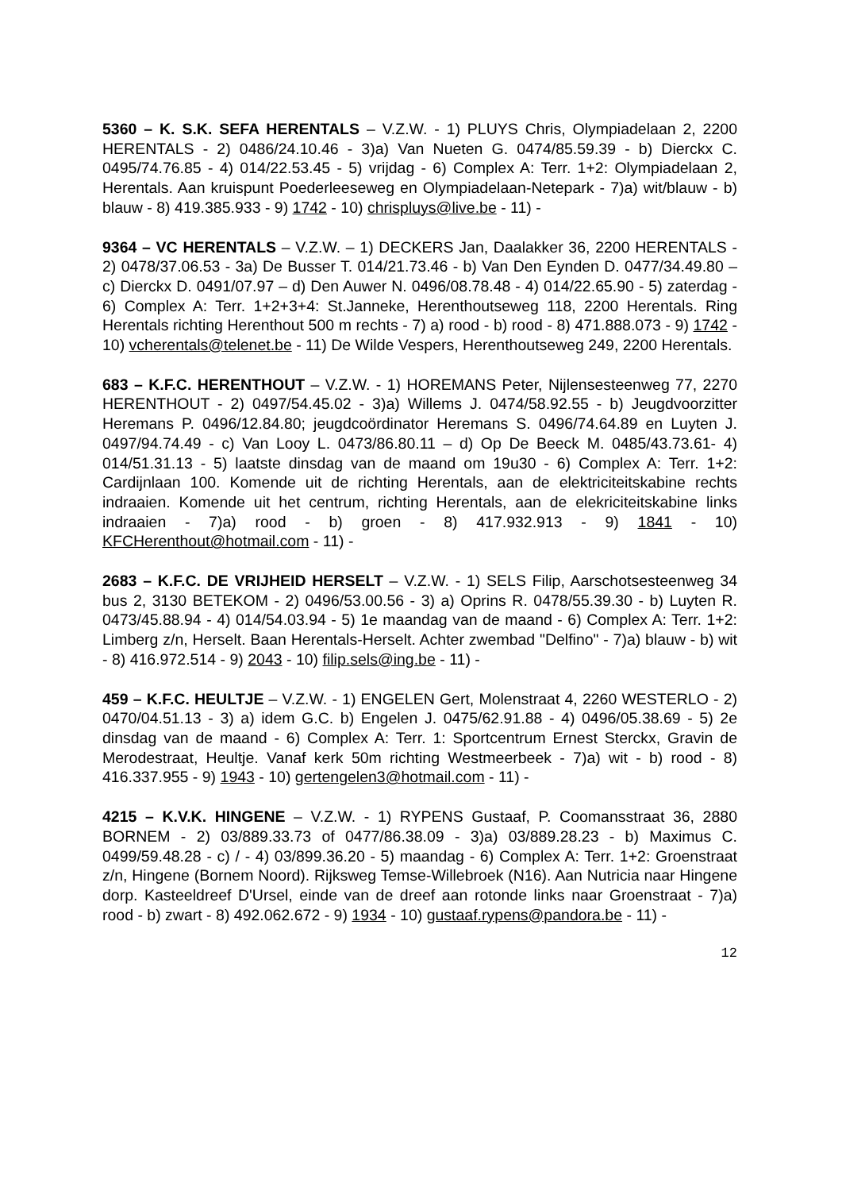5360 – K. S.K. SEFA HERENTALS – V.Z.W. - 1) PLUYS Chris, Olympiadelaan 2, 2200 HERENTALS - 2) 0486/24.10.46 - 3)a) Van Nueten G. 0474/85.59.39 - b) Dierckx C. 0495/74.76.85 - 4) 014/22.53.45 - 5) vrijdag - 6) Complex A: Terr. 1+2: Olympiadelaan 2, Herentals. Aan kruispunt Poederleeseweg en Olympiadelaan-Netepark - 7)a) wit/blauw - b) blauw - 8) 419.385.933 - 9) 1742 - 10) chrispluys@live.be - 11) -
9364 – VC HERENTALS – V.Z.W. – 1) DECKERS Jan, Daalakker 36, 2200 HERENTALS - 2) 0478/37.06.53 - 3a) De Busser T. 014/21.73.46 - b) Van Den Eynden D. 0477/34.49.80 – c) Dierckx D. 0491/07.97 – d) Den Auwer N. 0496/08.78.48 - 4) 014/22.65.90 - 5) zaterdag - 6) Complex A: Terr. 1+2+3+4: St.Janneke, Herenthoutseweg 118, 2200 Herentals. Ring Herentals richting Herenthout 500 m rechts - 7) a) rood - b) rood - 8) 471.888.073 - 9) 1742 - 10) vcherentals@telenet.be - 11) De Wilde Vespers, Herenthoutseweg 249, 2200 Herentals.
683 – K.F.C. HERENTHOUT – V.Z.W. - 1) HOREMANS Peter, Nijlensesteenweg 77, 2270 HERENTHOUT - 2) 0497/54.45.02 - 3)a) Willems J. 0474/58.92.55 - b) Jeugdvoorzitter Heremans P. 0496/12.84.80; jeugdcoördinator Heremans S. 0496/74.64.89 en Luyten J. 0497/94.74.49 - c) Van Looy L. 0473/86.80.11 – d) Op De Beeck M. 0485/43.73.61- 4) 014/51.31.13 - 5) laatste dinsdag van de maand om 19u30 - 6) Complex A: Terr. 1+2: Cardijnlaan 100. Komende uit de richting Herentals, aan de elektriciteitskabine rechts indraaien. Komende uit het centrum, richting Herentals, aan de elekriciteitskabine links indraaien - 7)a) rood - b) groen - 8) 417.932.913 - 9) 1841 - 10) KFCHerenthout@hotmail.com - 11) -
2683 – K.F.C. DE VRIJHEID HERSELT – V.Z.W. - 1) SELS Filip, Aarschotsesteenweg 34 bus 2, 3130 BETEKOM - 2) 0496/53.00.56 - 3) a) Oprins R. 0478/55.39.30 - b) Luyten R. 0473/45.88.94 - 4) 014/54.03.94 - 5) 1e maandag van de maand - 6) Complex A: Terr. 1+2: Limberg z/n, Herselt. Baan Herentals-Herselt. Achter zwembad "Delfino" - 7)a) blauw - b) wit - 8) 416.972.514 - 9) 2043 - 10) filip.sels@ing.be - 11) -
459 – K.F.C. HEULTJE – V.Z.W. - 1) ENGELEN Gert, Molenstraat 4, 2260 WESTERLO - 2) 0470/04.51.13 - 3) a) idem G.C. b) Engelen J. 0475/62.91.88 - 4) 0496/05.38.69 - 5) 2e dinsdag van de maand - 6) Complex A: Terr. 1: Sportcentrum Ernest Sterckx, Gravin de Merodestraat, Heultje. Vanaf kerk 50m richting Westmeerbeek - 7)a) wit - b) rood - 8) 416.337.955 - 9) 1943 - 10) gertengelen3@hotmail.com - 11) -
4215 – K.V.K. HINGENE – V.Z.W. - 1) RYPENS Gustaaf, P. Coomansstraat 36, 2880 BORNEM - 2) 03/889.33.73 of 0477/86.38.09 - 3)a) 03/889.28.23 - b) Maximus C. 0499/59.48.28 - c) / - 4) 03/899.36.20 - 5) maandag - 6) Complex A: Terr. 1+2: Groenstraat z/n, Hingene (Bornem Noord). Rijksweg Temse-Willebroek (N16). Aan Nutricia naar Hingene dorp. Kasteeldreef D'Ursel, einde van de dreef aan rotonde links naar Groenstraat - 7)a) rood - b) zwart - 8) 492.062.672 - 9) 1934 - 10) gustaaf.rypens@pandora.be - 11) -
12